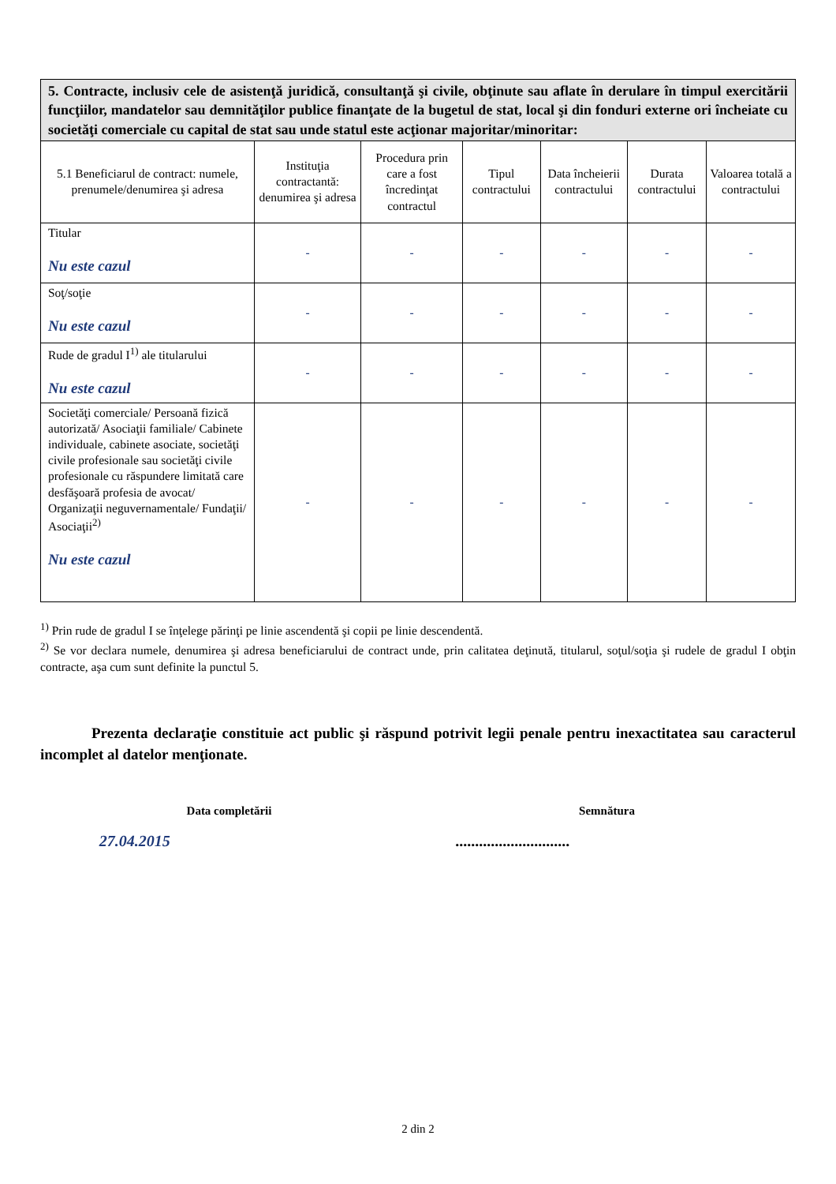| 5. Contracte, inclusiv cele de asistenţă juridică, consultanţă şi civile, obţinute sau aflate în derulare în timpul exercitării funcţiilor, mandatelor sau demnităţilor publice finanţate de la bugetul de stat, local şi din fonduri externe ori încheiate cu societăţi comerciale cu capital de stat sau unde statul este acţionar majoritar/minoritar: | | | | | | |
| 5.1 Beneficiarul de contract: numele, prenumele/denumirea şi adresa | Instituţia contractantă: denumirea şi adresa | Procedura prin care a fost încredinţat contractul | Tipul contractului | Data încheierii contractului | Durata contractului | Valoarea totală a contractului |
| Titular Nu este cazul | - | - | - | - | - | - |
| Soţ/soţie Nu este cazul | - | - | - | - | - | - |
| Rude de gradul I<sup>1)</sup> ale titularului Nu este cazul | - | - | - | - | - | - |
| Societăţi comerciale/ Persoană fizică autorizată/ Asociaţii familiale/ Cabinete individuale, cabinete asociate, societăţi civile profesionale sau societăţi civile profesionale cu răspundere limitată care desfăşoară profesia de avocat/ Organizaţii neguvernamentale/ Fundaţii/ Asociaţii<sup>2)</sup> Nu este cazul | - | - | - | - | - | - |
<sup>1)</sup> Prin rude de gradul I se înţelege părinţi pe linie ascendentă şi copii pe linie descendentă.
<sup>2)</sup> Se vor declara numele, denumirea şi adresa beneficiarului de contract unde, prin calitatea deţinută, titularul, soţul/soţia şi rudele de gradul I obţin contracte, aşa cum sunt definite la punctul 5.
Prezenta declaraţie constituie act public şi răspund potrivit legii penale pentru inexactitatea sau caracterul incomplet al datelor menţionate.
Data completării
27.04.2015
Semnătura
.............................
2 din 2